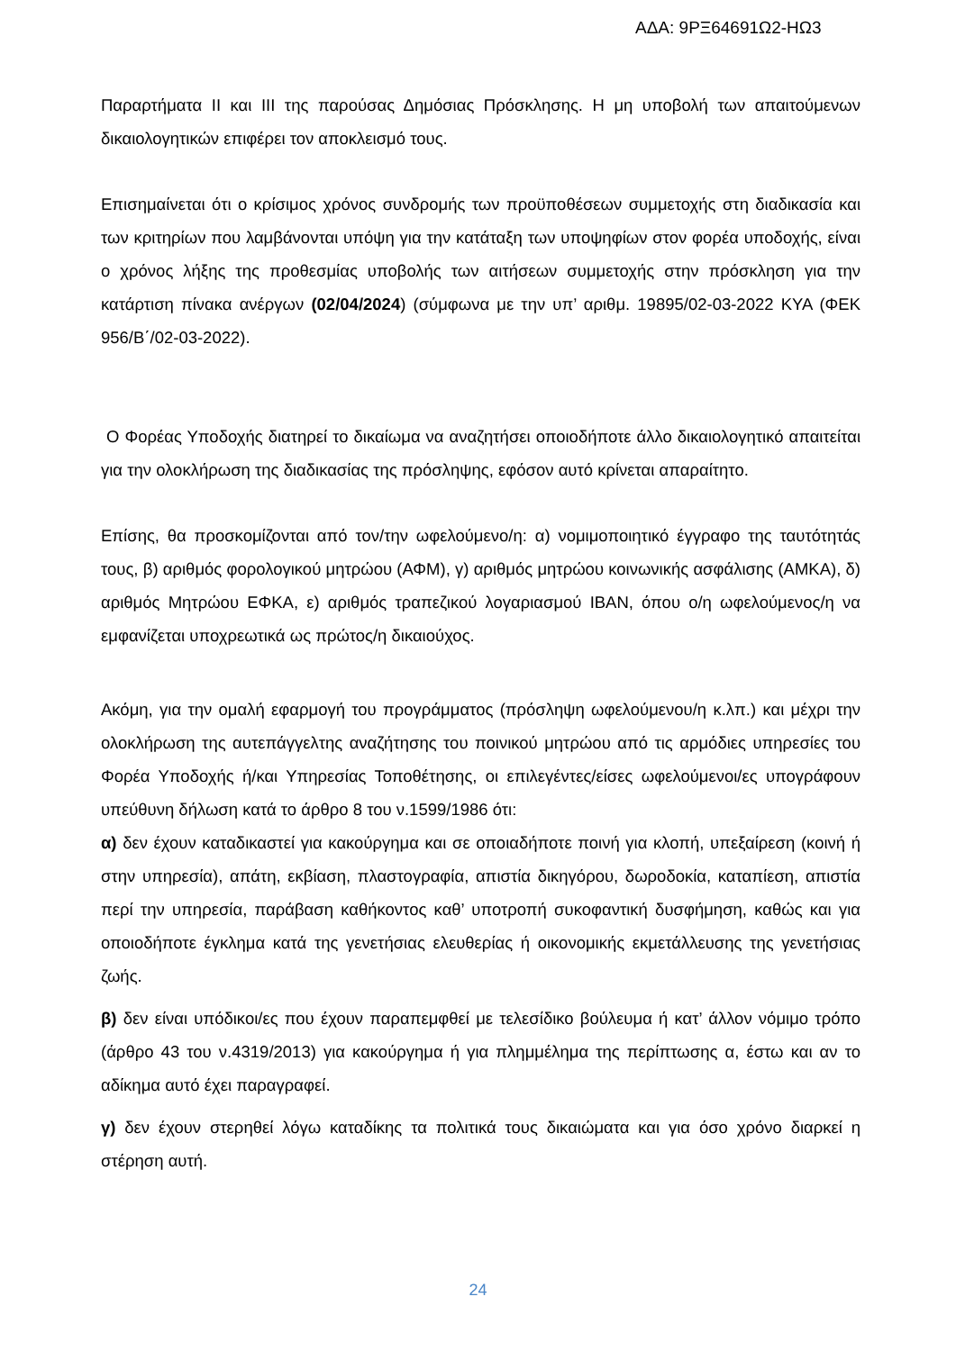ΑΔΑ: 9ΡΞ64691Ω2-ΗΩ3
Παραρτήματα ΙΙ και ΙΙΙ της παρούσας Δημόσιας Πρόσκλησης. Η μη υποβολή των απαιτούμενων δικαιολογητικών επιφέρει τον αποκλεισμό τους.
Επισημαίνεται ότι ο κρίσιμος χρόνος συνδρομής των προϋποθέσεων συμμετοχής στη διαδικασία και των κριτηρίων που λαμβάνονται υπόψη για την κατάταξη των υποψηφίων στον φορέα υποδοχής, είναι ο χρόνος λήξης της προθεσμίας υποβολής των αιτήσεων συμμετοχής στην πρόσκληση για την κατάρτιση πίνακα ανέργων (02/04/2024) (σύμφωνα με την υπ’ αριθμ. 19895/02-03-2022 ΚΥΑ (ΦΕΚ 956/Β΄/02-03-2022).
Ο Φορέας Υποδοχής διατηρεί το δικαίωμα να αναζητήσει οποιοδήποτε άλλο δικαιολογητικό απαιτείται για την ολοκλήρωση της διαδικασίας της πρόσληψης, εφόσον αυτό κρίνεται απαραίτητο.
Επίσης, θα προσκομίζονται από τον/την ωφελούμενο/η: α) νομιμοποιητικό έγγραφο της ταυτότητάς τους, β) αριθμός φορολογικού μητρώου (ΑΦΜ), γ) αριθμός μητρώου κοινωνικής ασφάλισης (ΑΜΚΑ), δ) αριθμός Μητρώου ΕΦΚΑ, ε) αριθμός τραπεζικού λογαριασμού ΙΒΑΝ, όπου ο/η ωφελούμενος/η να εμφανίζεται υποχρεωτικά ως πρώτος/η δικαιούχος.
Ακόμη, για την ομαλή εφαρμογή του προγράμματος (πρόσληψη ωφελούμενου/η κ.λπ.) και μέχρι την ολοκλήρωση της αυτεπάγγελτης αναζήτησης του ποινικού μητρώου από τις αρμόδιες υπηρεσίες του Φορέα Υποδοχής ή/και Υπηρεσίας Τοποθέτησης, οι επιλεγέντες/είσες ωφελούμενοι/ες υπογράφουν υπεύθυνη δήλωση κατά το άρθρο 8 του ν.1599/1986 ότι:
α) δεν έχουν καταδικαστεί για κακούργημα και σε οποιαδήποτε ποινή για κλοπή, υπεξαίρεση (κοινή ή στην υπηρεσία), απάτη, εκβίαση, πλαστογραφία, απιστία δικηγόρου, δωροδοκία, καταπίεση, απιστία περί την υπηρεσία, παράβαση καθήκοντος καθ’ υποτροπή συκοφαντική δυσφήμηση, καθώς και για οποιοδήποτε έγκλημα κατά της γενετήσιας ελευθερίας ή οικονομικής εκμετάλλευσης της γενετήσιας ζωής.
β) δεν είναι υπόδικοι/ες που έχουν παραπεμφθεί με τελεσίδικο βούλευμα ή κατ’ άλλον νόμιμο τρόπο (άρθρο 43 του ν.4319/2013) για κακούργημα ή για πλημμέλημα της περίπτωσης α, έστω και αν το αδίκημα αυτό έχει παραγραφεί.
γ) δεν έχουν στερηθεί λόγω καταδίκης τα πολιτικά τους δικαιώματα και για όσο χρόνο διαρκεί η στέρηση αυτή.
24